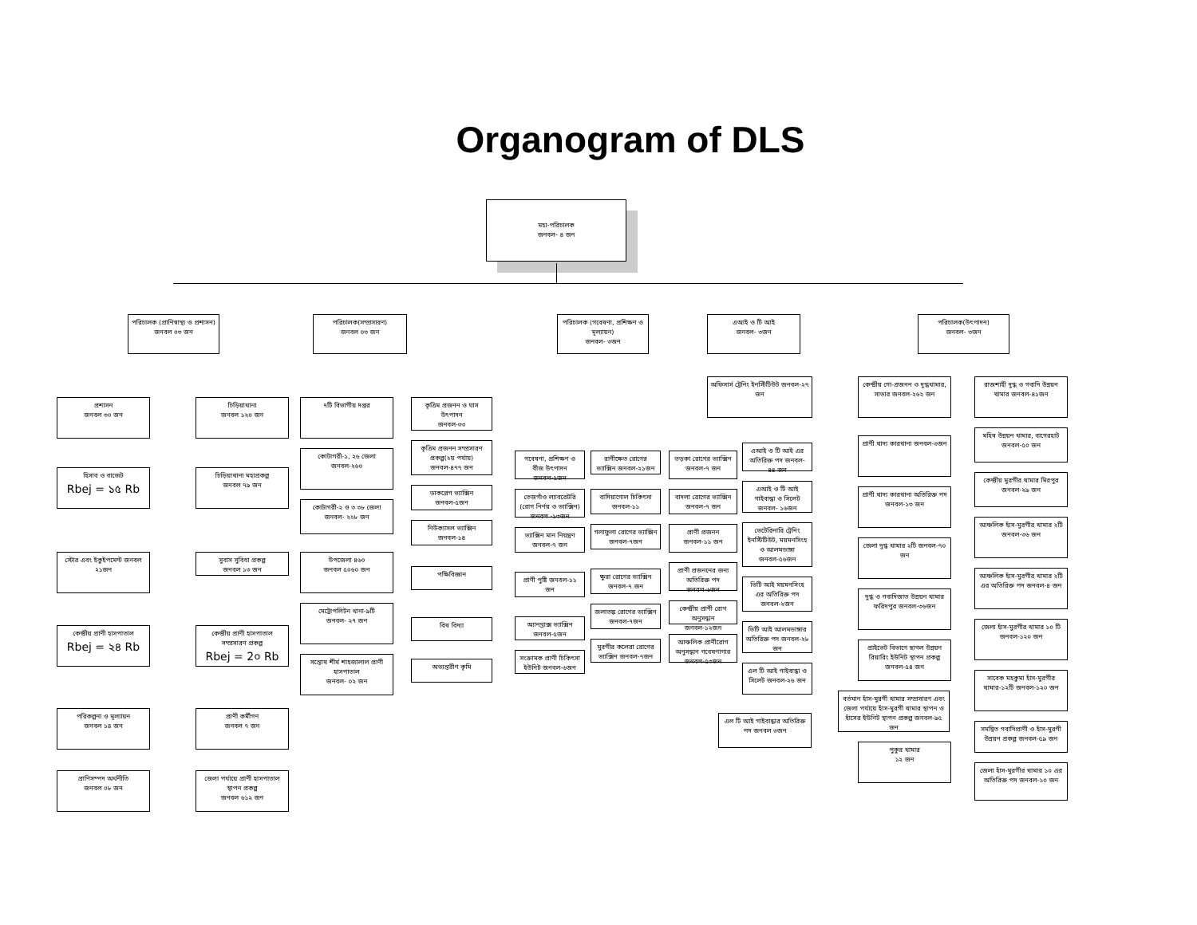Organogram of DLS
মহা-পরিচালক
জনবল- ৪ জন
পরিচালক (প্রাণিস্বাস্থ্য ও প্রশাসন)
জনবল ০৩ জন
পরিচালক(সম্প্রসারণ)
জনবল ০৩ জন
পরিচালক (গবেষণা, প্রশিক্ষণ ও মূল্যায়ন)
জনবল- ৩জন
এআই ও টি আই
জনবল- ৩জন
পরিচালক(উৎপাদন)
জনবল- ৩জন
প্রশাসন
জনবল ৩০ জন
হিসাব ও বাজেট
Rbej = ১৫ Rb
স্টোর এবং ইকুইপমেন্ট জনবল ২১জন
কেন্দ্রীয় প্রাণী হাসপাতাল
Rbej = ২৪ Rb
পরিকল্পনা ও মূল্যায়ন
জনবল ১৪ জন
প্রাণিসম্পদ অর্থনীতি
জনবল ০৮ জন
চিড়িয়াখানা
জনবল ১২০ জন
চিড়িয়াখানা মহাপ্রকল্প
জনবল ৭৯ জন
সুবাস সুবিধা প্রকল্প
জনবল ১৩ জন
কেন্দ্রীয় প্রাণী হাসপাতাল সম্প্রসারণ প্রকল্প
Rbej = 2০ Rb
প্রাণী কর্মীগণ
জনবল ৭ জন
জেলা পর্যায়ে প্রাণী হাসপাতাল স্থাপন প্রকল্প
জনবল ৬১২ জন
৭টি বিভাগীয় দপ্তর
কোটাগরী-১, ২৬ জেলা
জনবল-২৬০
কোটাগরী-২ ও ৩ ৩৮ জেলা
জনবল- ২২৮ জন
উপজেলা ৪৬০
জনবল ৫০৬০ জন
মেট্রোপলিটন থানা-৯টি
জনবল- ২৭ জন
সন্তোষ শীর্ষ শাহজালাল প্রাণী হাসপাতাল
জনবল- ০২ জন
কৃত্রিম প্রজনন ও ঘাস উৎপাদন
জনবল-৩৩
কৃত্রিম প্রজনন সম্প্রসারণ প্রকল্প(২য় পর্যায়)
জনবল-৪৭৭ জন
ডাকপ্লেগ ভ্যাক্সিন
জনবল-৫জন
নিউক্যাসল ভ্যাক্সিন
জনবল-১৪
পক্ষিবিজ্ঞান
বিষ বিদ্যা
অভ্যন্তরীণ কৃমি
গবেষণা, প্রশিক্ষণ ও বীজ উৎপাদন জনবল-৫জন
তেজগাঁও ল্যাবরেটরি (রোগ নির্ণয় ও ভ্যাক্সিন) জনবল -১৩জন
ভ্যাক্সিন মান নিয়ন্ত্রণ জনবল-৭ জন
প্রাণী পুষ্টি জনবল-১১ জন
অ্যানথ্রাক্স ভ্যাক্সিন জনবল-৫জন
সংক্রামক প্রাণী চিকিৎসা ইউনিট জনবল-৬জন
রানীক্ষেত রোগের ভ্যাক্সিন জনবল-২১জন
বাদিয়াগোল চিকিৎসা জনবল-১১
গলাফুলা রোগের ভ্যাক্সিন জনবল-৭জন
ক্ষুরা রোগের ভ্যাক্সিন জনবল-৭ জন
জলাতঙ্ক রোগের ভ্যাক্সিন জনবল-৭জন
মুরগীর কলেরা রোগের ভ্যাক্সিন জনবল-৭জন
তড়কা রোগের ভ্যাক্সিন
জনবল-৭ জন
বাদলা রোগের ভ্যাক্সিন জনবল-৭ জন
প্রাণী প্রজনন
জনবল-১১ জন
প্রাণী প্রজননের জন্য অতিরিক্ত পদ জনবল-৬জন
কেন্দ্রীয় প্রাণী রোগ অনুসন্ধান জনবল-১২জন
আঞ্চলিক প্রাণীরোগ অনুসন্ধান গবেষণাগার জনবল-৫৩জন
এআই ও টি আই এর অতিরিক্ত পদ জনবল- ৪৪ জন
এআই ও টি আই গাইবান্ধা ও সিলেট জনবল- ১৬জন
ভেটেরিনারি ট্রেনিং ইনস্টিটিউট, ময়মনসিংহ ও আলমডাঙ্গা জনবল-৫৬জন
ভিটি আই ময়মনসিংহ এর অতিরিক্ত পদ জনবল-২জন
ভিটি আই আলমডাঙ্গার অতিরিক্ত পদ জনবল-২৮ জন
এল টি আই গাইবান্ধা ও সিলেট জনবল-২৬ জন
অফিসার্স ট্রেনিং ইনস্টিটিউট জনবল-২৭ জন
এল টি আই গাইবান্ধার অতিরিক্ত পদ জনবল ৩জন
কেন্দ্রীয় গো-প্রজনন ও দুগ্ধখামার, সাভার জনবল-২৬২ জন
প্রাণী খাদ্য কারখানা জনবল-৩জন
প্রাণী খাদ্য কারখানা অতিরিক্ত পদ জনবল-১৩ জন
জেলা দুগ্ধ খামার ২টি জনবল-৭০ জন
দুগ্ধ ও গবাদিজাত উন্নয়ন খামার ফরিদপুর জনবল-৩৬জন
প্রাইভেট বিভাগে ছাগল উন্নয়ন রিয়ারিং ইউনিট স্থাপন প্রকল্প জনবল-৫৪ জন
বর্তমান হাঁস-মুরগী খামার সম্প্রসারণ এবং জেলা পর্যায়ে হাঁস-মুরগী খামার স্থাপন ও হাঁসের ইউনিট স্থাপন প্রকল্প জনবল-৯৫ জন
পুকুর খামার
১২ জন
রাজশাহী দুগ্ধ ও গবাদি উন্নয়ন খামার জনবল-৪১জন
মহিষ উন্নয়ন খামার, বাগেরহাট জনবল-৫০ জন
কেন্দ্রীয় মুরগীর খামার মিরপুর জনবল-২৯ জন
আঞ্চলিক হাঁস-মুরগীর খামার ২টি জনবল-৩৬ জন
আঞ্চলিক হাঁস-মুরগীর খামার ২টি এর অতিরিক্ত পদ জনবল-৪ জন
জেলা হাঁস-মুরগীর খামার ১০ টি জনবল-১২০ জন
সাবেক মহকুমা হাঁস-মুরগীর খামার-১২টি জনবল-১২০ জন
সমন্বিত গবাদিপ্রাণী ও হাঁস-মুরগী উন্নয়ন প্রকল্প জনবল-৫৯ জন
জেলা হাঁস-মুরগীর খামার ১০ এর অতিরিক্ত পদ জনবল-১০ জন